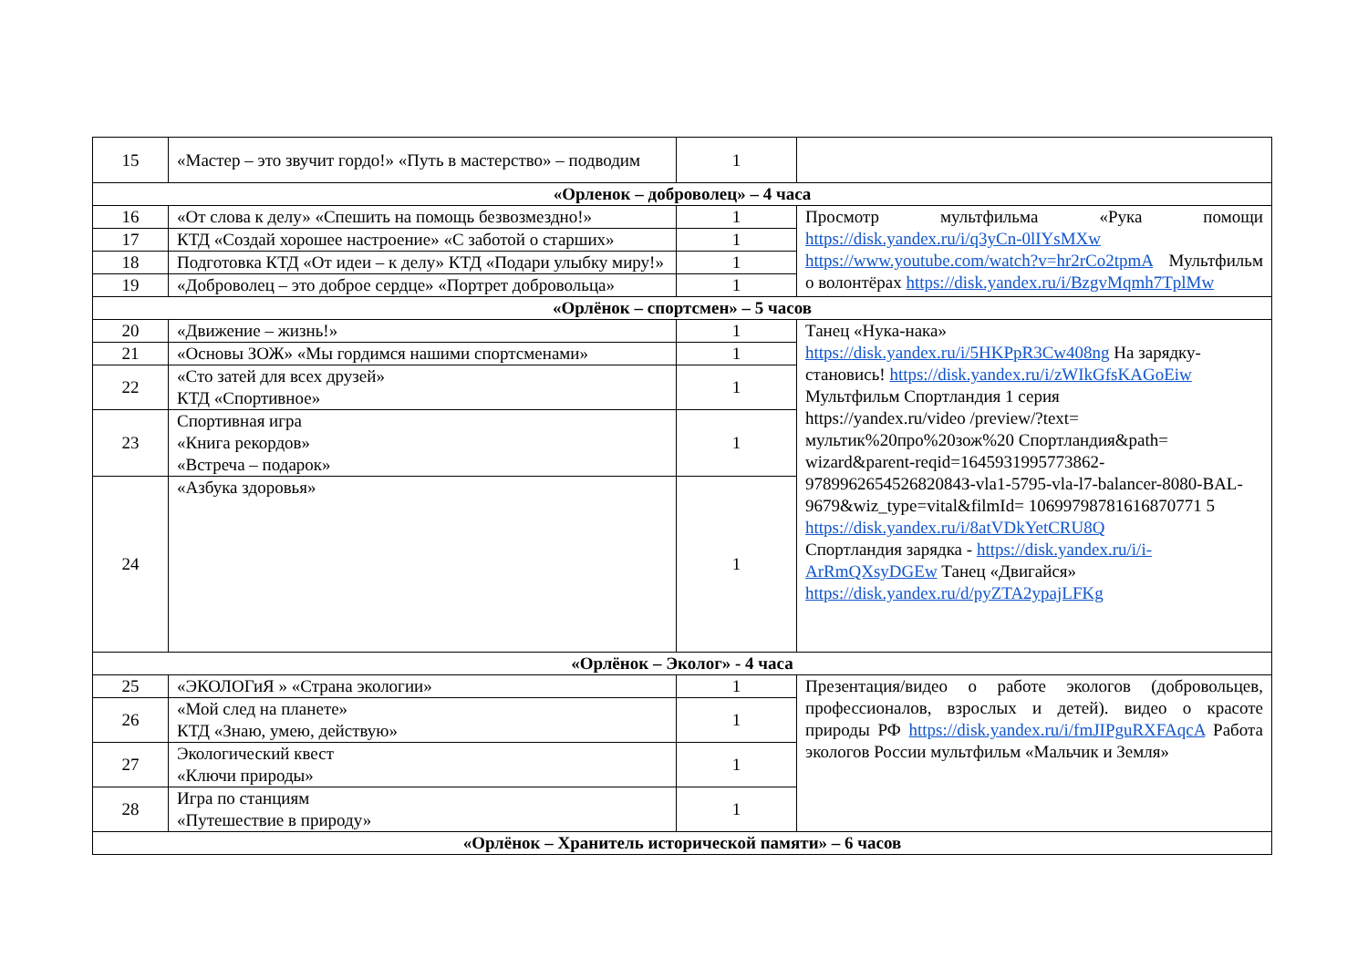| 15 | «Мастер – это звучит гордо!» «Путь в мастерство» – подводим | 1 | |
| «Орленок – доброволец» – 4 часа | | | |
| 16 | «От слова к делу» «Спешить на помощь безвозмездно!» | 1 | Просмотр мультфильма «Рука помощи https://disk.yandex.ru/i/q3yCn-0lIYsMXw https://www.youtube.com/watch?v=hr2rCo2tpmA Мультфильм о волонтёрах https://disk.yandex.ru/i/BzgvMqmh7TplMw |
| 17 | КТД «Создай хорошее настроение» «С заботой о старших» | 1 | |
| 18 | Подготовка КТД «От идеи – к делу» КТД «Подари улыбку миру!» | 1 | |
| 19 | «Доброволец – это доброе сердце» «Портрет добровольца» | 1 | |
| «Орлёнок – спортсмен» – 5 часов | | | |
| 20 | «Движение – жизнь!» | 1 | Танец «Нука-нака» https://disk.yandex.ru/i/5HKPpR3Cw408ng На зарядку-становись! https://disk.yandex.ru/i/zWIkGfsKAGoEiw Мультфильм Спортландия 1 серия https://yandex.ru/video /preview/?text= мультик%20про%20зож%20 Спортландия&path= wizard&parent-reqid=1645931995773862-978996265452682084З-vla1-5795-vla-l7-balancer-8080-BAL-9679&wiz_type=vital&filmId= 10699798781616870771 5 https://disk.yandex.ru/i/8atVDkYetCRU8Q Спортландия зарядка - https://disk.yandex.ru/i/i-ArRmQXsyDGEw Танец «Двигайся» https://disk.yandex.ru/d/pyZTA2ypajLFKg |
| 21 | «Основы ЗОЖ» «Мы гордимся нашими спортсменами» | 1 | |
| 22 | «Сто затей для всех друзей» КТД «Спортивное» | 1 | |
| 23 | Спортивная игра «Книга рекордов» «Встреча – подарок» | 1 | |
| 24 | «Азбука здоровья» | 1 | |
| «Орлёнок – Эколог» - 4 часа | | | |
| 25 | «ЭКОЛОГиЯ » «Страна экологии» | 1 | Презентация/видео о работе экологов (добровольцев, профессионалов, взрослых и детей). видео о красоте природы РФ https://disk.yandex.ru/i/fmJIPguRXFAqcA Работа экологов России мультфильм «Мальчик и Земля» |
| 26 | «Мой след на планете» КТД «Знаю, умею, действую» | 1 | |
| 27 | Экологический квест «Ключи природы» | 1 | |
| 28 | Игра по станциям «Путешествие в природу» | 1 | |
| «Орлёнок – Хранитель исторической памяти» – 6 часов | | | |